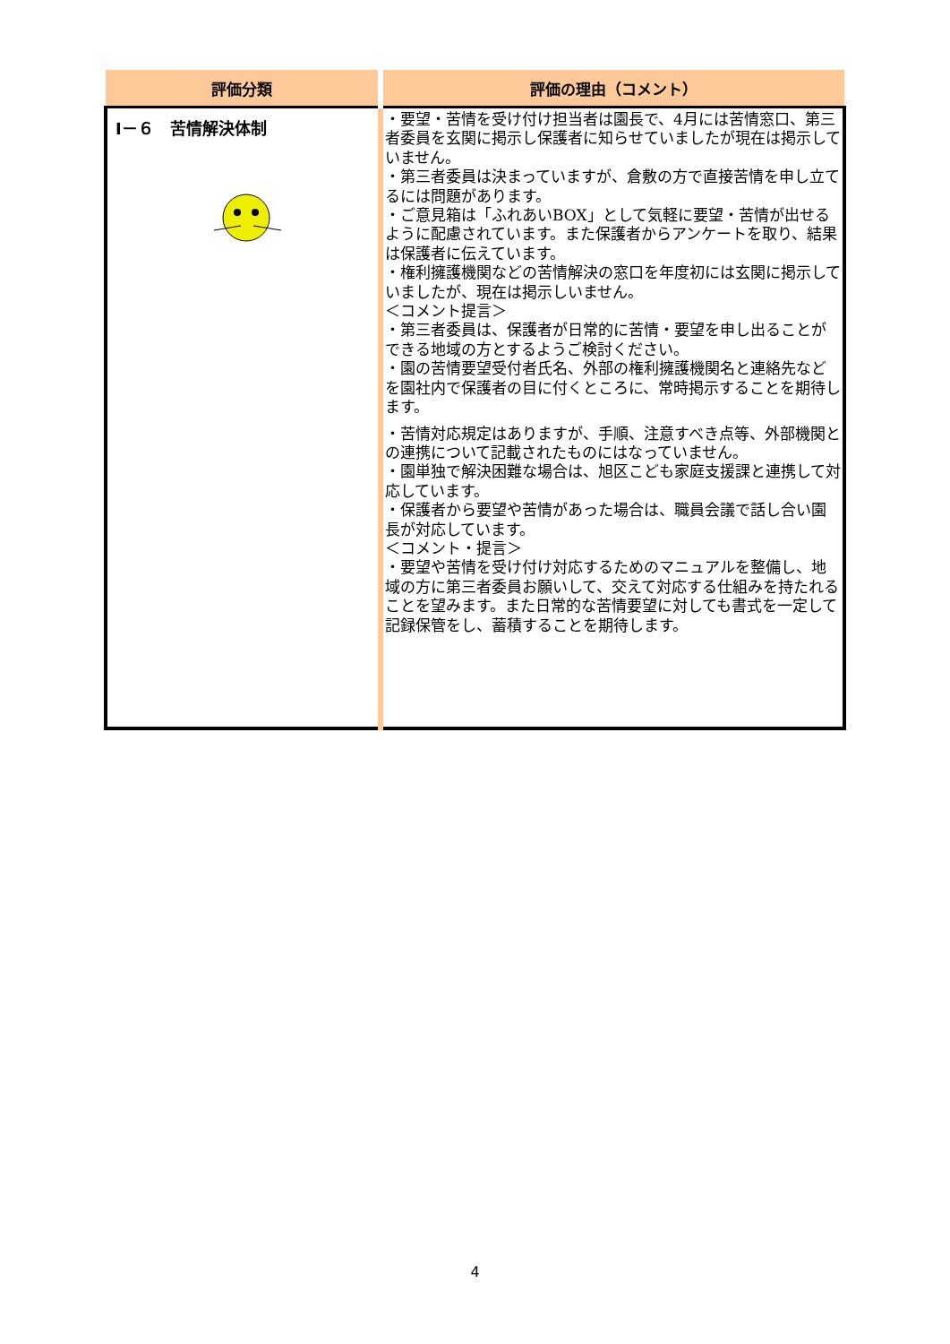| 評価分類 | 評価の理由（コメント） |
| --- | --- |
| Ⅰ－６ 苦情解決体制 | ・要望・苦情を受け付け担当者は園長で、4月には苦情窓口、第三者委員を玄関に掲示し保護者に知らせていましたが現在は掲示していません。 ・第三者委員は決まっていますが、倉敷の方で直接苦情を申し立てるには問題があります。 ・ご意見箱は「ふれあいBOX」として気軽に要望・苦情が出せるように配慮されています。また保護者からアンケートを取り、結果は保護者に伝えています。 ・権利擁護機関などの苦情解決の窓口を年度初には玄関に掲示していましたが、現在は掲示しいません。 ＜コメント提言＞ ・第三者委員は、保護者が日常的に苦情・要望を申し出ることができる地域の方とするようご検討ください。 ・園の苦情要望受付者氏名、外部の権利擁護機関名と連絡先などを園社内で保護者の目に付くところに、常時掲示することを期待します。 ・苦情対応規定はありますが、手順、注意すべき点等、外部機関との連携について記載されたものにはなっていません。 ・園単独で解決困難な場合は、旭区こども家庭支援課と連携して対応しています。 ・保護者から要望や苦情があった場合は、職員会議で話し合い園長が対応しています。 ＜コメント・提言＞ ・要望や苦情を受け付け対応するためのマニュアルを整備し、地域の方に第三者委員お願いして、交えて対応する仕組みを持たれることを望みます。また日常的な苦情要望に対しても書式を一定して記録保管をし、蓄積することを期待します。 |
4